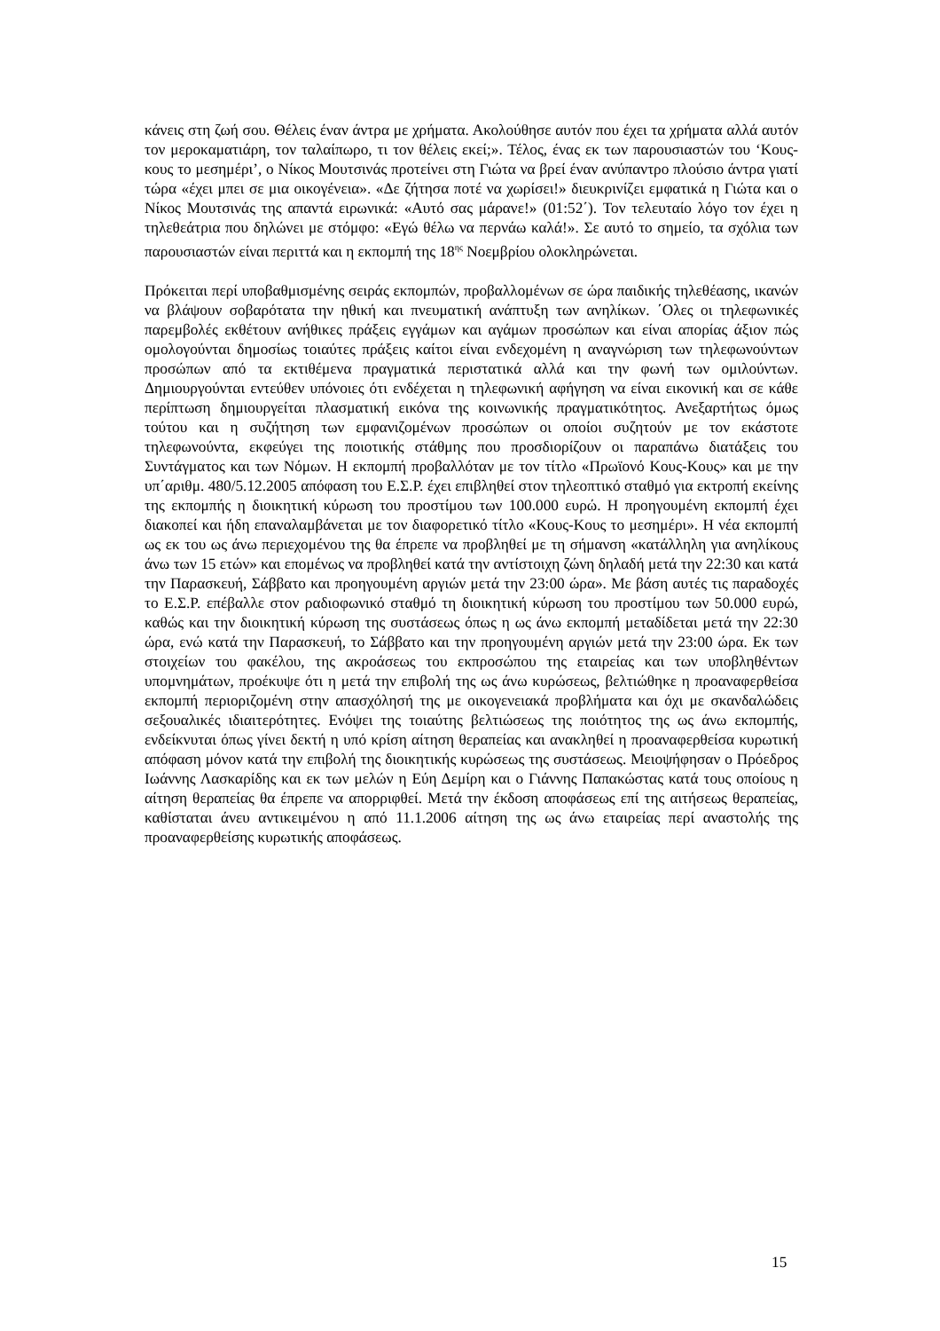κάνεις στη ζωή σου. Θέλεις έναν άντρα με χρήματα. Ακολούθησε αυτόν που έχει τα χρήματα αλλά αυτόν τον μεροκαματιάρη, τον ταλαίπωρο, τι τον θέλεις εκεί;». Τέλος, ένας εκ των παρουσιαστών του ‘Κους-κους το μεσημέρι’, ο Νίκος Μουτσινάς προτείνει στη Γιώτα να βρεί έναν ανύπαντρο πλούσιο άντρα γιατί τώρα «έχει μπει σε μια οικογένεια». «Δε ζήτησα ποτέ να χωρίσει!» διευκρινίζει εμφατικά η Γιώτα και ο Νίκος Μουτσινάς της απαντά ειρωνικά: «Αυτό σας μάρανε!» (01:52΄). Τον τελευταίο λόγο τον έχει η τηλεθεάτρια που δηλώνει με στόμφο: «Εγώ θέλω να περνάω καλά!». Σε αυτό το σημείο, τα σχόλια των παρουσιαστών είναι περιττά και η εκπομπή της 18<sup>ης</sup> Νοεμβρίου ολοκληρώνεται.
Πρόκειται περί υποβαθμισμένης σειράς εκπομπών, προβαλλομένων σε ώρα παιδικής τηλεθέασης, ικανών να βλάψουν σοβαρότατα την ηθική και πνευματική ανάπτυξη των ανηλίκων. ΄Ολες οι τηλεφωνικές παρεμβολές εκθέτουν ανήθικες πράξεις εγγάμων και αγάμων προσώπων και είναι απορίας άξιον πώς ομολογούνται δημοσίως τοιαύτες πράξεις καίτοι είναι ενδεχομένη η αναγνώριση των τηλεφωνούντων προσώπων από τα εκτιθέμενα πραγματικά περιστατικά αλλά και την φωνή των ομιλούντων. Δημιουργούνται εντεύθεν υπόνοιες ότι ενδέχεται η τηλεφωνική αφήγηση να είναι εικονική και σε κάθε περίπτωση δημιουργείται πλασματική εικόνα της κοινωνικής πραγματικότητος. Ανεξαρτήτως όμως τούτου και η συζήτηση των εμφανιζομένων προσώπων οι οποίοι συζητούν με τον εκάστοτε τηλεφωνούντα, εκφεύγει της ποιοτικής στάθμης που προσδιορίζουν οι παραπάνω διατάξεις του Συντάγματος και των Νόμων. Η εκπομπή προβαλλόταν με τον τίτλο «Πρωϊονό Κους-Κους» και με την υπ΄αριθμ. 480/5.12.2005 απόφαση του Ε.Σ.Ρ. έχει επιβληθεί στον τηλεοπτικό σταθμό για εκτροπή εκείνης της εκπομπής η διοικητική κύρωση του προστίμου των 100.000 ευρώ. Η προηγουμένη εκπομπή έχει διακοπεί και ήδη επαναλαμβάνεται με τον διαφορετικό τίτλο «Κους-Κους το μεσημέρι». Η νέα εκπομπή ως εκ του ως άνω περιεχομένου της θα έπρεπε να προβληθεί με τη σήμανση «κατάλληλη για ανηλίκους άνω των 15 ετών» και επομένως να προβληθεί κατά την αντίστοιχη ζώνη δηλαδή μετά την 22:30 και κατά την Παρασκευή, Σάββατο και προηγουμένη αργιών μετά την 23:00 ώρα». Με βάση αυτές τις παραδοχές το Ε.Σ.Ρ. επέβαλλε στον ραδιοφωνικό σταθμό τη διοικητική κύρωση του προστίμου των 50.000 ευρώ, καθώς και την διοικητική κύρωση της συστάσεως όπως η ως άνω εκπομπή μεταδίδεται μετά την 22:30 ώρα, ενώ κατά την Παρασκευή, το Σάββατο και την προηγουμένη αργιών μετά την 23:00 ώρα. Εκ των στοιχείων του φακέλου, της ακροάσεως του εκπροσώπου της εταιρείας και των υποβληθέντων υπομνημάτων, προέκυψε ότι η μετά την επιβολή της ως άνω κυρώσεως, βελτιώθηκε η προαναφερθείσα εκπομπή περιοριζομένη στην απασχόλησή της με οικογενειακά προβλήματα και όχι με σκανδαλώδεις σεξουαλικές ιδιαιτερότητες. Ενόψει της τοιαύτης βελτιώσεως της ποιότητος της ως άνω εκπομπής, ενδείκνυται όπως γίνει δεκτή η υπό κρίση αίτηση θεραπείας και ανακληθεί η προαναφερθείσα κυρωτική απόφαση μόνον κατά την επιβολή της διοικητικής κυρώσεως της συστάσεως. Μειοψήφησαν ο Πρόεδρος Ιωάννης Λασκαρίδης και εκ των μελών η Εύη Δεμίρη και ο Γιάννης Παπακώστας κατά τους οποίους η αίτηση θεραπείας θα έπρεπε να απορριφθεί. Μετά την έκδοση αποφάσεως επί της αιτήσεως θεραπείας, καθίσταται άνευ αντικειμένου η από 11.1.2006 αίτηση της ως άνω εταιρείας περί αναστολής της προαναφερθείσης κυρωτικής αποφάσεως.
15